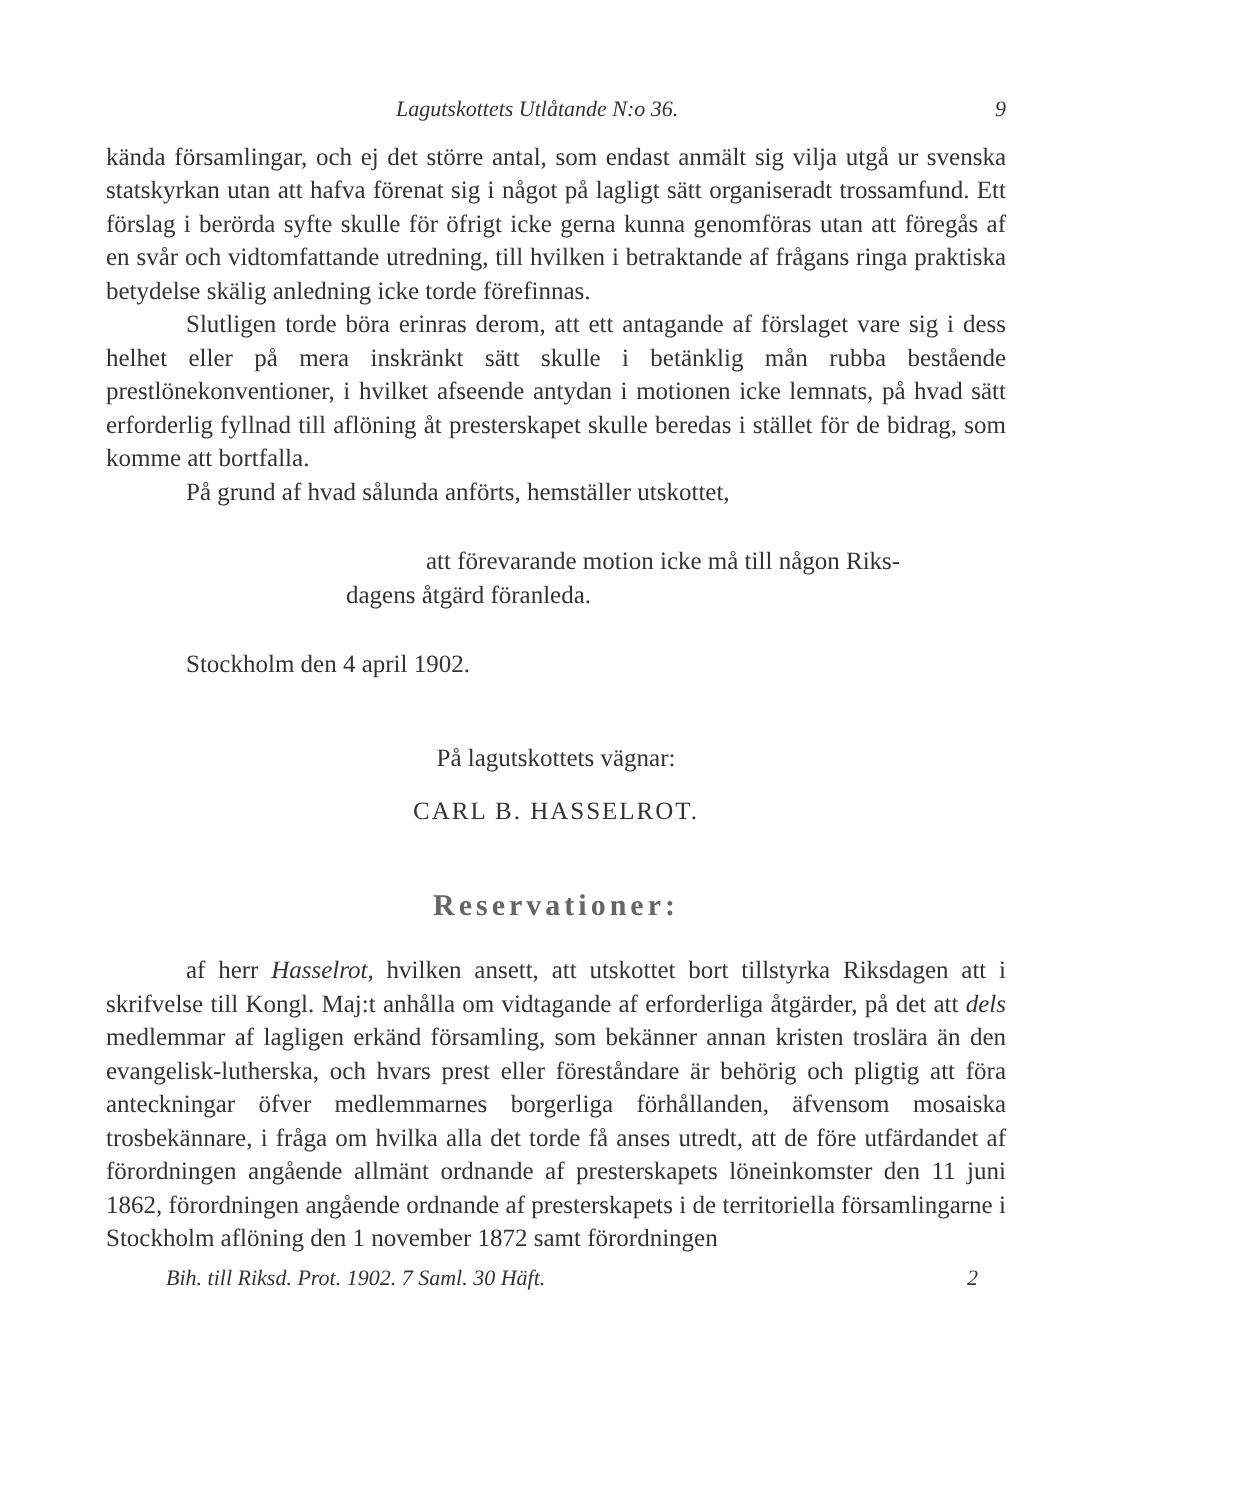Lagutskottets Utlåtande N:o 36. 9
kända församlingar, och ej det större antal, som endast anmält sig vilja utgå ur svenska statskyrkan utan att hafva förenat sig i något på lagligt sätt organiseradt trossamfund. Ett förslag i berörda syfte skulle för öfrigt icke gerna kunna genomföras utan att föregås af en svår och vidtomfattande utredning, till hvilken i betraktande af frågans ringa praktiska betydelse skälig anledning icke torde förefinnas.
Slutligen torde böra erinras derom, att ett antagande af förslaget vare sig i dess helhet eller på mera inskränkt sätt skulle i betänklig mån rubba bestående prestlönekonventioner, i hvilket afseende antydan i motionen icke lemnats, på hvad sätt erforderlig fyllnad till aflöning åt presterskapet skulle beredas i stället för de bidrag, som komme att bortfalla.
På grund af hvad sålunda anförts, hemställer utskottet,
att förevarande motion icke må till någon Riks-
dagens åtgärd föranleda.
Stockholm den 4 april 1902.
På lagutskottets vägnar:
CARL B. HASSELROT.
Reservationer:
af herr Hasselrot, hvilken ansett, att utskottet bort tillstyrka Riksdagen att i skrifvelse till Kongl. Maj:t anhålla om vidtagande af erforderliga åtgärder, på det att dels medlemmar af lagligen erkänd församling, som bekänner annan kristen troslära än den evangelisk-lutherska, och hvars prest eller föreståndare är behörig och pligtig att föra anteckningar öfver medlemmarnes borgerliga förhållanden, äfvensom mosaiska trosbekännare, i fråga om hvilka alla det torde få anses utredt, att de före utfärdandet af förordningen angående allmänt ordnande af presterskapets löneinkomster den 11 juni 1862, förordningen angående ordnande af presterskapets i de territoriella församlingarne i Stockholm aflöning den 1 november 1872 samt förordningen
Bih. till Riksd. Prot. 1902. 7 Saml. 30 Häft. 2